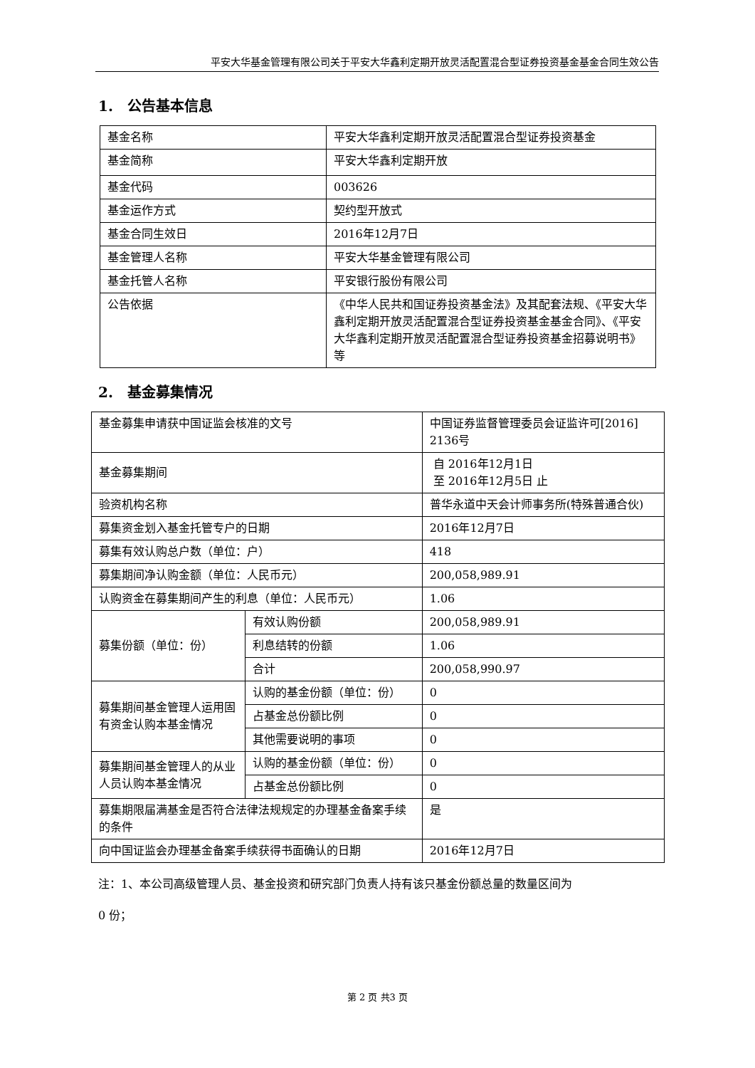平安大华基金管理有限公司关于平安大华鑫利定期开放灵活配置混合型证券投资基金基金合同生效公告
1.　公告基本信息
| 基金名称 | 平安大华鑫利定期开放灵活配置混合型证券投资基金 |
| 基金简称 | 平安大华鑫利定期开放 |
| 基金代码 | 003626 |
| 基金运作方式 | 契约型开放式 |
| 基金合同生效日 | 2016年12月7日 |
| 基金管理人名称 | 平安大华基金管理有限公司 |
| 基金托管人名称 | 平安银行股份有限公司 |
| 公告依据 | 《中华人民共和国证券投资基金法》及其配套法规、《平安大华鑫利定期开放灵活配置混合型证券投资基金基金合同》、《平安大华鑫利定期开放灵活配置混合型证券投资基金招募说明书》等 |
2.　基金募集情况
| 基金募集申请获中国证监会核准的文号 | | 中国证券监督管理委员会证监许可[2016] 2136号 |
| 基金募集期间 | | 自 2016年12月1日 至 2016年12月5日 止 |
| 验资机构名称 | | 普华永道中天会计师事务所(特殊普通合伙) |
| 募集资金划入基金托管专户的日期 | | 2016年12月7日 |
| 募集有效认购总户数（单位：户） | | 418 |
| 募集期间净认购金额（单位：人民币元） | | 200,058,989.91 |
| 认购资金在募集期间产生的利息（单位：人民币元） | | 1.06 |
| 募集份额（单位：份） | 有效认购份额 | 200,058,989.91 |
| | 利息结转的份额 | 1.06 |
| | 合计 | 200,058,990.97 |
| 募集期间基金管理人运用固有资金认购本基金情况 | 认购的基金份额（单位：份） | 0 |
| | 占基金总份额比例 | 0 |
| | 其他需要说明的事项 | 0 |
| 募集期间基金管理人的从业人员认购本基金情况 | 认购的基金份额（单位：份） | 0 |
| | 占基金总份额比例 | 0 |
| 募集期限届满基金是否符合法律法规规定的办理基金备案手续的条件 | | 是 |
| 向中国证监会办理基金备案手续获得书面确认的日期 | | 2016年12月7日 |
注：1、本公司高级管理人员、基金投资和研究部门负责人持有该只基金份额总量的数量区间为
0 份；
第 2 页 共3 页